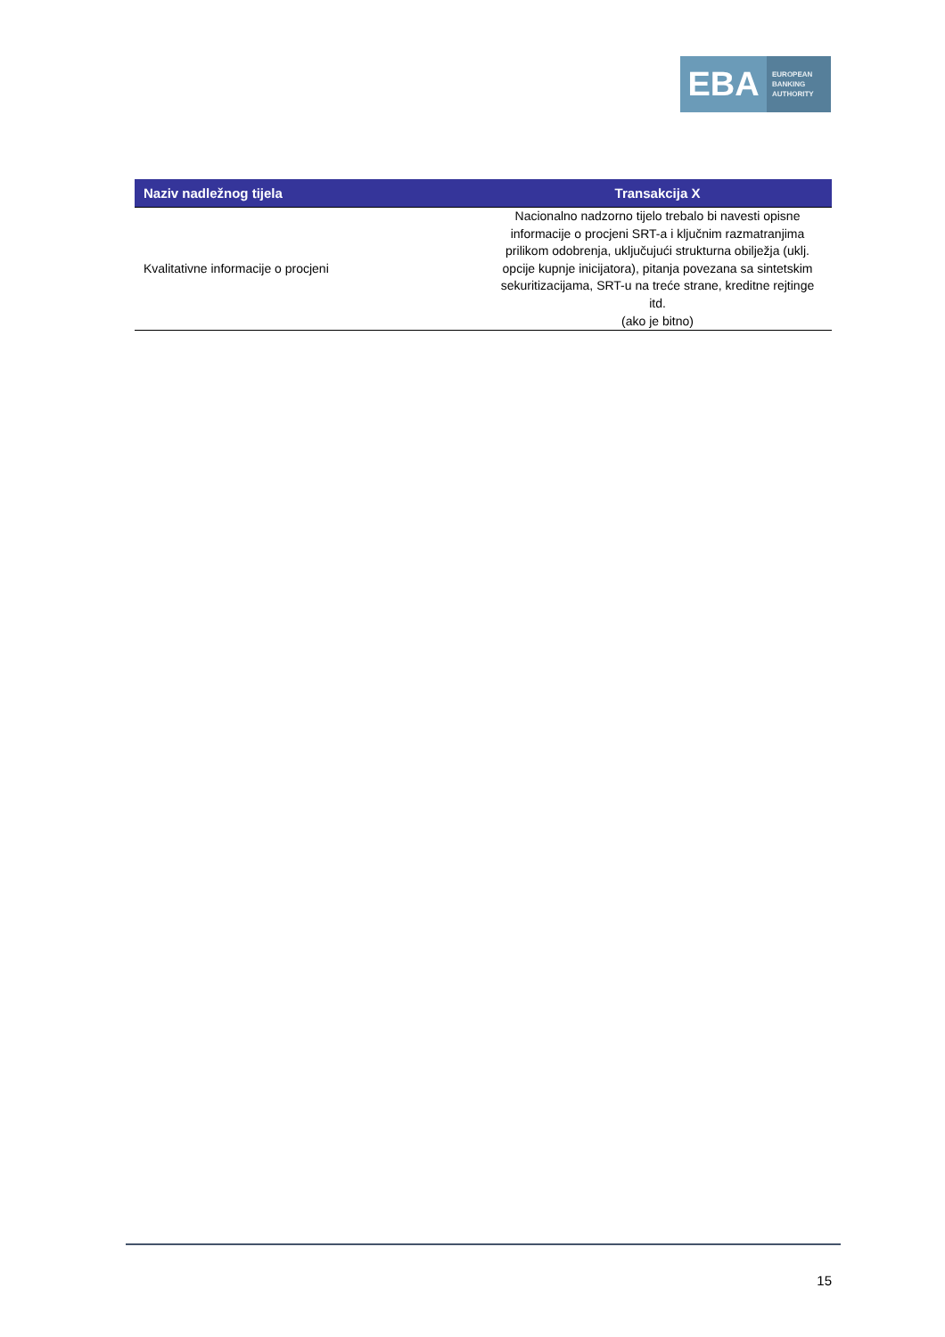EBA
EUROPEAN
BANKING
AUTHORITY
| Naziv nadležnog tijela | Transakcija X |
| --- | --- |
| Kvalitativne informacije o procjeni | Nacionalno nadzorno tijelo trebalo bi navesti opisne informacije o procjeni SRT-a i ključnim razmatranjima prilikom odobrenja, uključujući strukturna obilježja (uklj. opcije kupnje inicijatora), pitanja povezana sa sintetskim sekuritizacijama, SRT-u na treće strane, kreditne rejtinge itd. (ako je bitno) |
15